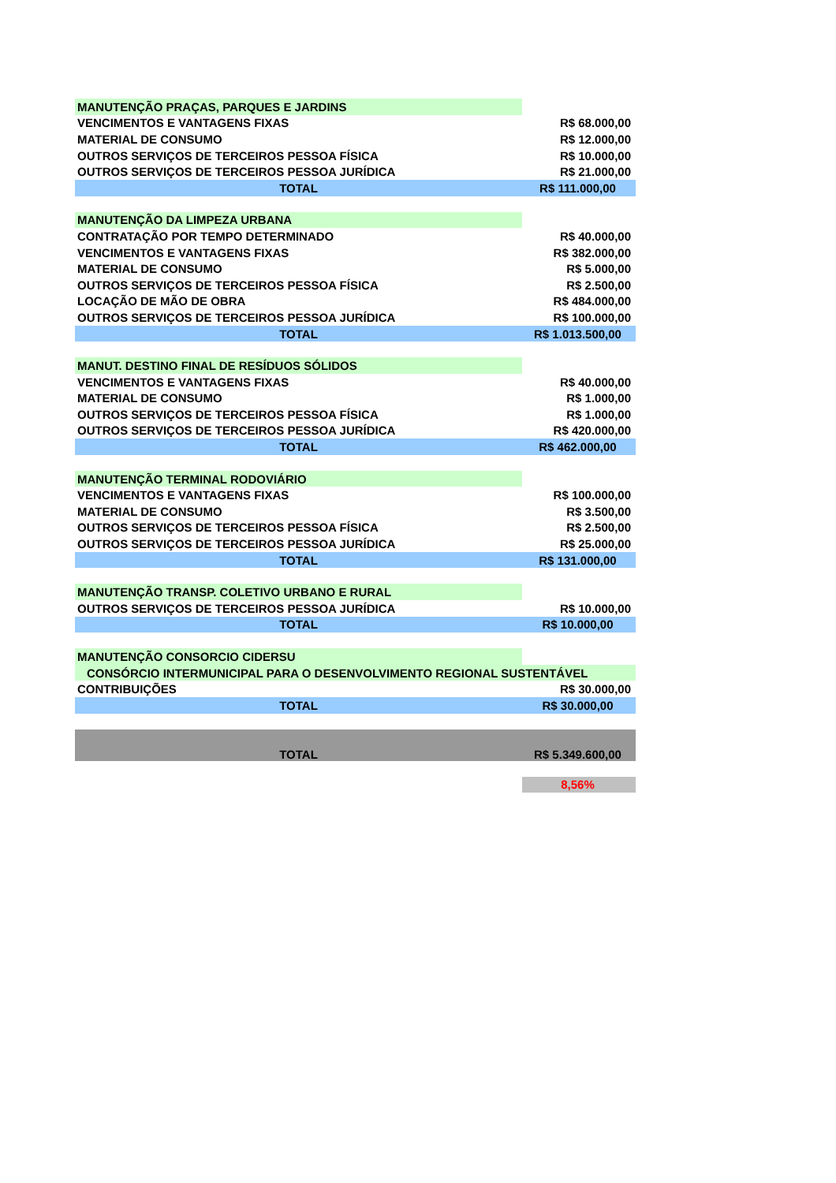| MANUTENÇÃO PRAÇAS, PARQUES E JARDINS | |
| VENCIMENTOS E VANTAGENS FIXAS | R$ 68.000,00 |
| MATERIAL DE CONSUMO | R$ 12.000,00 |
| OUTROS SERVIÇOS DE TERCEIROS PESSOA FÍSICA | R$ 10.000,00 |
| OUTROS SERVIÇOS DE TERCEIROS PESSOA JURÍDICA | R$ 21.000,00 |
| TOTAL | R$ 111.000,00 |
| MANUTENÇÃO DA LIMPEZA URBANA | |
| CONTRATAÇÃO POR TEMPO DETERMINADO | R$ 40.000,00 |
| VENCIMENTOS E VANTAGENS FIXAS | R$ 382.000,00 |
| MATERIAL DE CONSUMO | R$ 5.000,00 |
| OUTROS SERVIÇOS DE TERCEIROS PESSOA FÍSICA | R$ 2.500,00 |
| LOCAÇÃO DE MÃO DE OBRA | R$ 484.000,00 |
| OUTROS SERVIÇOS DE TERCEIROS PESSOA JURÍDICA | R$ 100.000,00 |
| TOTAL | R$ 1.013.500,00 |
| MANUT. DESTINO FINAL DE RESÍDUOS SÓLIDOS | |
| VENCIMENTOS E VANTAGENS FIXAS | R$ 40.000,00 |
| MATERIAL DE CONSUMO | R$ 1.000,00 |
| OUTROS SERVIÇOS DE TERCEIROS PESSOA FÍSICA | R$ 1.000,00 |
| OUTROS SERVIÇOS DE TERCEIROS PESSOA JURÍDICA | R$ 420.000,00 |
| TOTAL | R$ 462.000,00 |
| MANUTENÇÃO TERMINAL RODOVIÁRIO | |
| VENCIMENTOS E VANTAGENS FIXAS | R$ 100.000,00 |
| MATERIAL DE CONSUMO | R$ 3.500,00 |
| OUTROS SERVIÇOS DE TERCEIROS PESSOA FÍSICA | R$ 2.500,00 |
| OUTROS SERVIÇOS DE TERCEIROS PESSOA JURÍDICA | R$ 25.000,00 |
| TOTAL | R$ 131.000,00 |
| MANUTENÇÃO TRANSP. COLETIVO URBANO E RURAL | |
| OUTROS SERVIÇOS DE TERCEIROS PESSOA JURÍDICA | R$ 10.000,00 |
| TOTAL | R$ 10.000,00 |
| MANUTENÇÃO CONSORCIO CIDERSU | |
| CONSÓRCIO INTERMUNICIPAL PARA O DESENVOLVIMENTO REGIONAL SUSTENTÁVEL | |
| CONTRIBUIÇÕES | R$ 30.000,00 |
| TOTAL | R$ 30.000,00 |
| TOTAL | R$ 5.349.600,00 |
| | 8,56% |